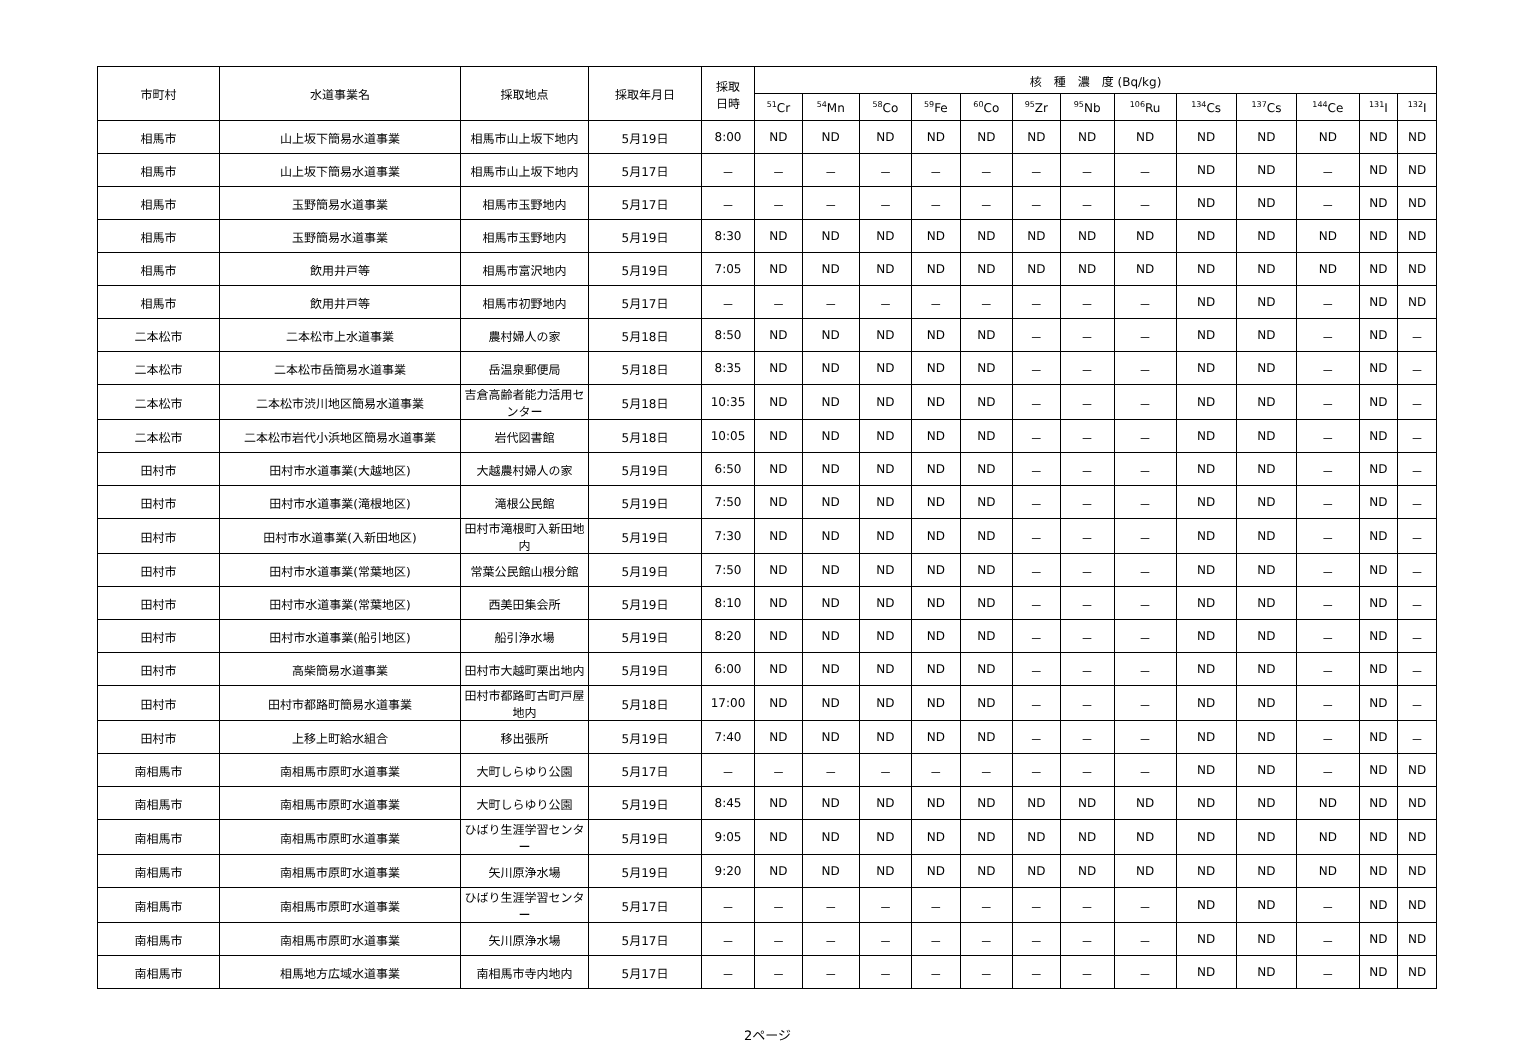| 市町村 | 水道事業名 | 採取地点 | 採取年月日 | 採取 日時 | 核 種 濃 度 (Bq/kg) | | | | | | | | | | | | |
| --- | --- | --- | --- | --- | --- | --- | --- | --- | --- | --- | --- | --- | --- | --- | --- | --- | --- |
| | | | | | <sup>51</sup>Cr | <sup>54</sup>Mn | <sup>58</sup>Co | <sup>59</sup>Fe | <sup>60</sup>Co | <sup>95</sup>Zr | <sup>95</sup>Nb | <sup>106</sup>Ru | <sup>134</sup>Cs | <sup>137</sup>Cs | <sup>144</sup>Ce | <sup>131</sup>I | <sup>132</sup>I |
| 相馬市 | 山上坂下簡易水道事業 | 相馬市山上坂下地内 | 5月19日 | 8:00 | ND | ND | ND | ND | ND | ND | ND | ND | ND | ND | ND | ND | ND |
| 相馬市 | 山上坂下簡易水道事業 | 相馬市山上坂下地内 | 5月17日 | － | － | － | － | － | － | － | － | － | ND | ND | － | ND | ND |
| 相馬市 | 玉野簡易水道事業 | 相馬市玉野地内 | 5月17日 | － | － | － | － | － | － | － | － | － | ND | ND | － | ND | ND |
| 相馬市 | 玉野簡易水道事業 | 相馬市玉野地内 | 5月19日 | 8:30 | ND | ND | ND | ND | ND | ND | ND | ND | ND | ND | ND | ND | ND |
| 相馬市 | 飲用井戸等 | 相馬市富沢地内 | 5月19日 | 7:05 | ND | ND | ND | ND | ND | ND | ND | ND | ND | ND | ND | ND | ND |
| 相馬市 | 飲用井戸等 | 相馬市初野地内 | 5月17日 | － | － | － | － | － | － | － | － | － | ND | ND | － | ND | ND |
| 二本松市 | 二本松市上水道事業 | 農村婦人の家 | 5月18日 | 8:50 | ND | ND | ND | ND | ND | － | － | － | ND | ND | － | ND | － |
| 二本松市 | 二本松市岳簡易水道事業 | 岳温泉郵便局 | 5月18日 | 8:35 | ND | ND | ND | ND | ND | － | － | － | ND | ND | － | ND | － |
| 二本松市 | 二本松市渋川地区簡易水道事業 | 吉倉高齢者能力活用センター | 5月18日 | 10:35 | ND | ND | ND | ND | ND | － | － | － | ND | ND | － | ND | － |
| 二本松市 | 二本松市岩代小浜地区簡易水道事業 | 岩代図書館 | 5月18日 | 10:05 | ND | ND | ND | ND | ND | － | － | － | ND | ND | － | ND | － |
| 田村市 | 田村市水道事業(大越地区) | 大越農村婦人の家 | 5月19日 | 6:50 | ND | ND | ND | ND | ND | － | － | － | ND | ND | － | ND | － |
| 田村市 | 田村市水道事業(滝根地区) | 滝根公民館 | 5月19日 | 7:50 | ND | ND | ND | ND | ND | － | － | － | ND | ND | － | ND | － |
| 田村市 | 田村市水道事業(入新田地区) | 田村市滝根町入新田地内 | 5月19日 | 7:30 | ND | ND | ND | ND | ND | － | － | － | ND | ND | － | ND | － |
| 田村市 | 田村市水道事業(常葉地区) | 常葉公民館山根分館 | 5月19日 | 7:50 | ND | ND | ND | ND | ND | － | － | － | ND | ND | － | ND | － |
| 田村市 | 田村市水道事業(常葉地区) | 西美田集会所 | 5月19日 | 8:10 | ND | ND | ND | ND | ND | － | － | － | ND | ND | － | ND | － |
| 田村市 | 田村市水道事業(船引地区) | 船引浄水場 | 5月19日 | 8:20 | ND | ND | ND | ND | ND | － | － | － | ND | ND | － | ND | － |
| 田村市 | 高柴簡易水道事業 | 田村市大越町栗出地内 | 5月19日 | 6:00 | ND | ND | ND | ND | ND | － | － | － | ND | ND | － | ND | － |
| 田村市 | 田村市都路町簡易水道事業 | 田村市都路町古町戸屋地内 | 5月18日 | 17:00 | ND | ND | ND | ND | ND | － | － | － | ND | ND | － | ND | － |
| 田村市 | 上移上町給水組合 | 移出張所 | 5月19日 | 7:40 | ND | ND | ND | ND | ND | － | － | － | ND | ND | － | ND | － |
| 南相馬市 | 南相馬市原町水道事業 | 大町しらゆり公園 | 5月17日 | － | － | － | － | － | － | － | － | － | ND | ND | － | ND | ND |
| 南相馬市 | 南相馬市原町水道事業 | 大町しらゆり公園 | 5月19日 | 8:45 | ND | ND | ND | ND | ND | ND | ND | ND | ND | ND | ND | ND | ND |
| 南相馬市 | 南相馬市原町水道事業 | ひばり生涯学習センター | 5月19日 | 9:05 | ND | ND | ND | ND | ND | ND | ND | ND | ND | ND | ND | ND | ND |
| 南相馬市 | 南相馬市原町水道事業 | 矢川原浄水場 | 5月19日 | 9:20 | ND | ND | ND | ND | ND | ND | ND | ND | ND | ND | ND | ND | ND |
| 南相馬市 | 南相馬市原町水道事業 | ひばり生涯学習センター | 5月17日 | － | － | － | － | － | － | － | － | － | ND | ND | － | ND | ND |
| 南相馬市 | 南相馬市原町水道事業 | 矢川原浄水場 | 5月17日 | － | － | － | － | － | － | － | － | － | ND | ND | － | ND | ND |
| 南相馬市 | 相馬地方広域水道事業 | 南相馬市寺内地内 | 5月17日 | － | － | － | － | － | － | － | － | － | ND | ND | － | ND | ND |
2ページ